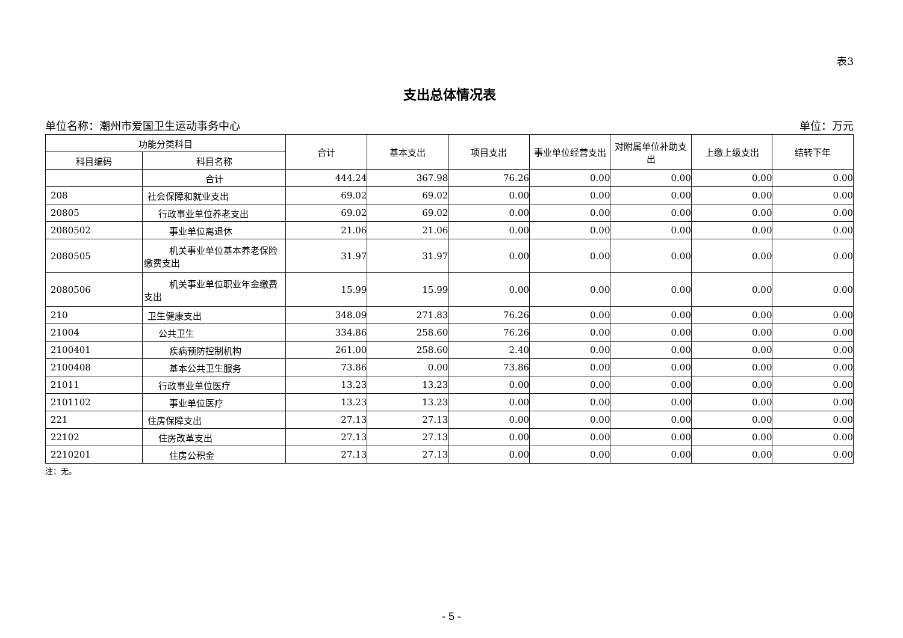表3
支出总体情况表
单位名称：潮州市爱国卫生运动事务中心 单位：万元
| 功能分类科目 | | 合计 | 基本支出 | 项目支出 | 事业单位经营支出 | 对附属单位补助支出 | 上缴上级支出 | 结转下年 |
| --- | --- | --- | --- | --- | --- | --- | --- | --- |
| 科目编码 | 科目名称 | | | | | | | |
| | 合计 | 444.24 | 367.98 | 76.26 | 0.00 | 0.00 | 0.00 | 0.00 |
| 208 | 社会保障和就业支出 | 69.02 | 69.02 | 0.00 | 0.00 | 0.00 | 0.00 | 0.00 |
| 20805 | 行政事业单位养老支出 | 69.02 | 69.02 | 0.00 | 0.00 | 0.00 | 0.00 | 0.00 |
| 2080502 | 事业单位离退休 | 21.06 | 21.06 | 0.00 | 0.00 | 0.00 | 0.00 | 0.00 |
| 2080505 | 机关事业单位基本养老保险缴费支出 | 31.97 | 31.97 | 0.00 | 0.00 | 0.00 | 0.00 | 0.00 |
| 2080506 | 机关事业单位职业年金缴费支出 | 15.99 | 15.99 | 0.00 | 0.00 | 0.00 | 0.00 | 0.00 |
| 210 | 卫生健康支出 | 348.09 | 271.83 | 76.26 | 0.00 | 0.00 | 0.00 | 0.00 |
| 21004 | 公共卫生 | 334.86 | 258.60 | 76.26 | 0.00 | 0.00 | 0.00 | 0.00 |
| 2100401 | 疾病预防控制机构 | 261.00 | 258.60 | 2.40 | 0.00 | 0.00 | 0.00 | 0.00 |
| 2100408 | 基本公共卫生服务 | 73.86 | 0.00 | 73.86 | 0.00 | 0.00 | 0.00 | 0.00 |
| 21011 | 行政事业单位医疗 | 13.23 | 13.23 | 0.00 | 0.00 | 0.00 | 0.00 | 0.00 |
| 2101102 | 事业单位医疗 | 13.23 | 13.23 | 0.00 | 0.00 | 0.00 | 0.00 | 0.00 |
| 221 | 住房保障支出 | 27.13 | 27.13 | 0.00 | 0.00 | 0.00 | 0.00 | 0.00 |
| 22102 | 住房改革支出 | 27.13 | 27.13 | 0.00 | 0.00 | 0.00 | 0.00 | 0.00 |
| 2210201 | 住房公积金 | 27.13 | 27.13 | 0.00 | 0.00 | 0.00 | 0.00 | 0.00 |
注：无。
- 5 -